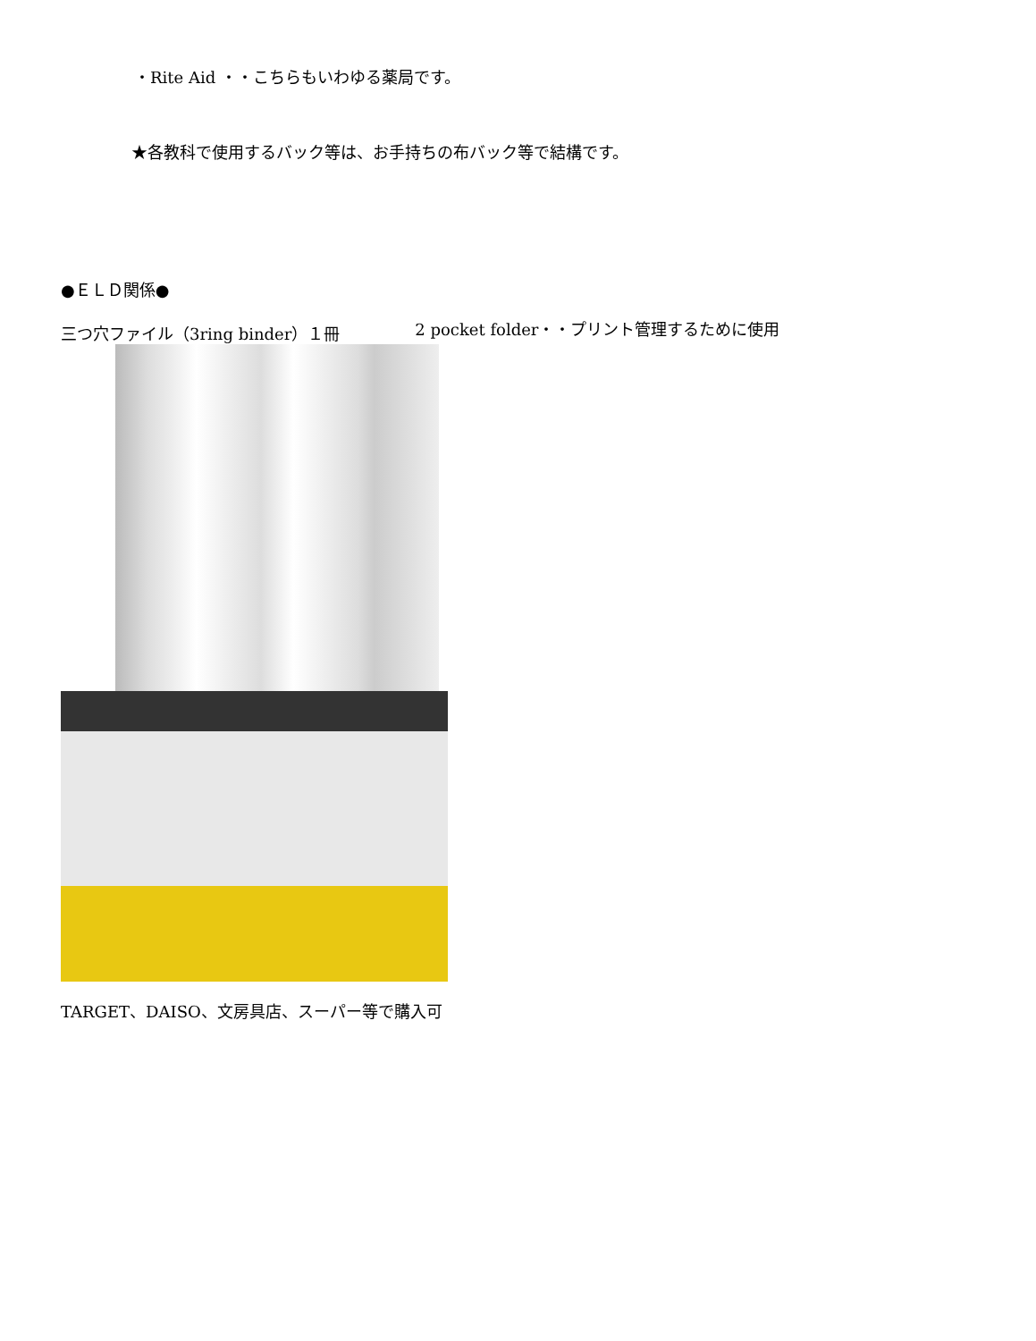・Rite Aid ・・こちらもいわゆる薬局です。
★各教科で使用するバック等は、お手持ちの布バック等で結構です。
●ＥＬＤ関係●
三つ穴ファイル（3ring binder）１冊 2 pocket folder・・プリント管理するために使用
TARGET、DAISO、文房具店、スーパー等で購入可